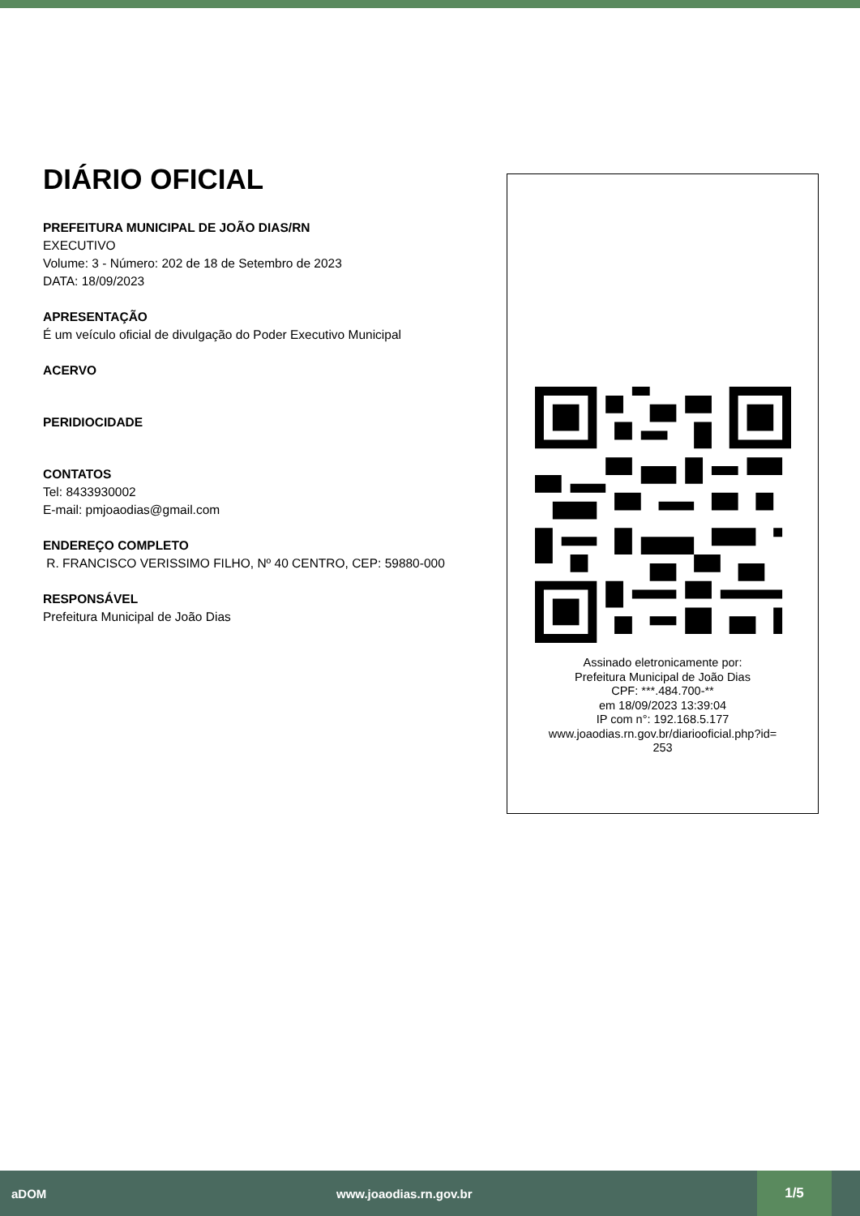DIÁRIO OFICIAL
PREFEITURA MUNICIPAL DE JOÃO DIAS/RN
EXECUTIVO
Volume: 3 - Número: 202 de 18 de Setembro de 2023
DATA: 18/09/2023
APRESENTAÇÃO
É um veículo oficial de divulgação do Poder Executivo Municipal
ACERVO
PERIDIOCIDADE
CONTATOS
Tel: 8433930002
E-mail: pmjoaodias@gmail.com
ENDEREÇO COMPLETO
R. FRANCISCO VERISSIMO FILHO, Nº 40 CENTRO, CEP: 59880-000
RESPONSÁVEL
Prefeitura Municipal de João Dias
Assinado eletronicamente por:
Prefeitura Municipal de João Dias
CPF: ***.484.700-**
em 18/09/2023 13:39:04
IP com n°: 192.168.5.177
www.joaodias.rn.gov.br/diariooficial.php?id=
253
aDOM www.joaodias.rn.gov.br 1/5